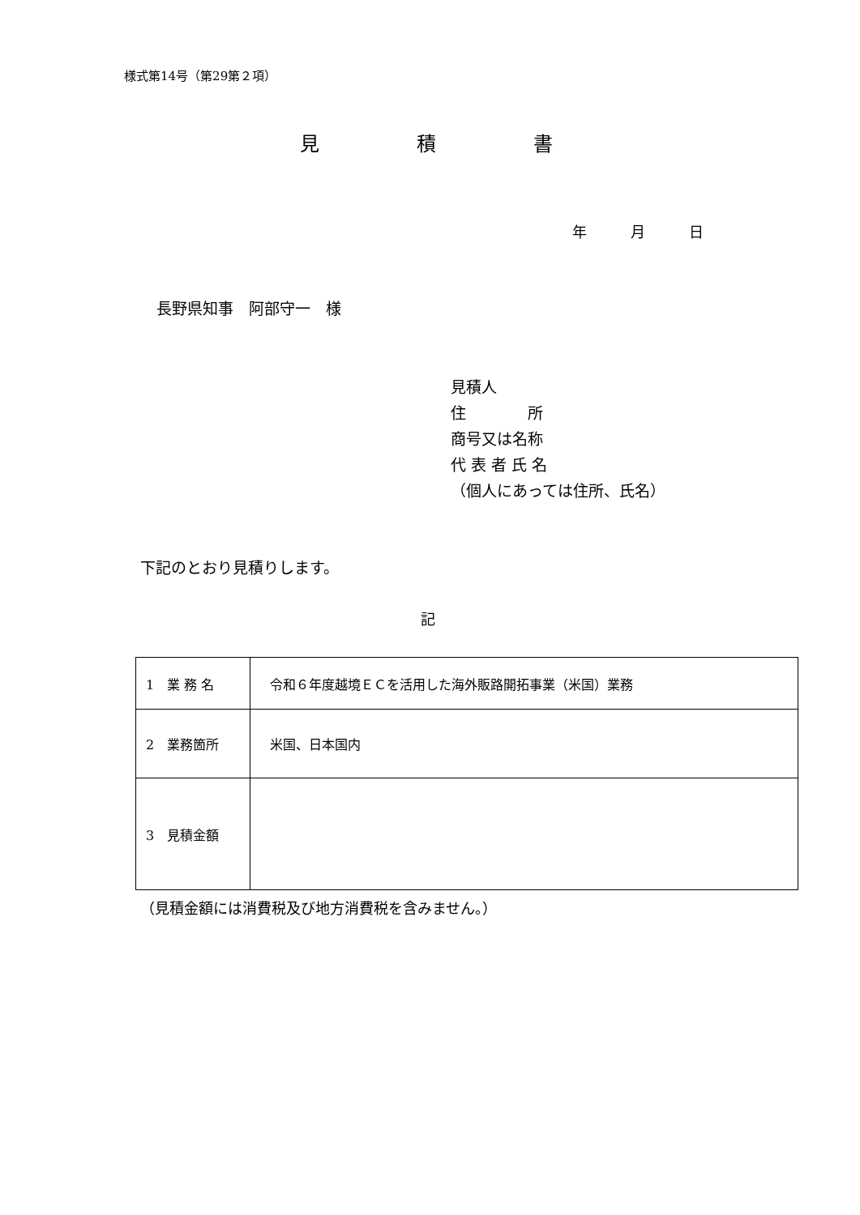様式第14号（第29第２項）
見　　　　　積　　　　　書
年　　　月　　　日
長野県知事　阿部守一　様
見積人
住　　　　所
商号又は名称
代 表 者 氏 名
（個人にあっては住所、氏名）
下記のとおり見積りします。
記
| 1 業 務 名 | 令和６年度越境ＥＣを活用した海外販路開拓事業（米国）業務 |
| 2 業務箇所 | 米国、日本国内 |
| 3 見積金額 | |
（見積金額には消費税及び地方消費税を含みません。）